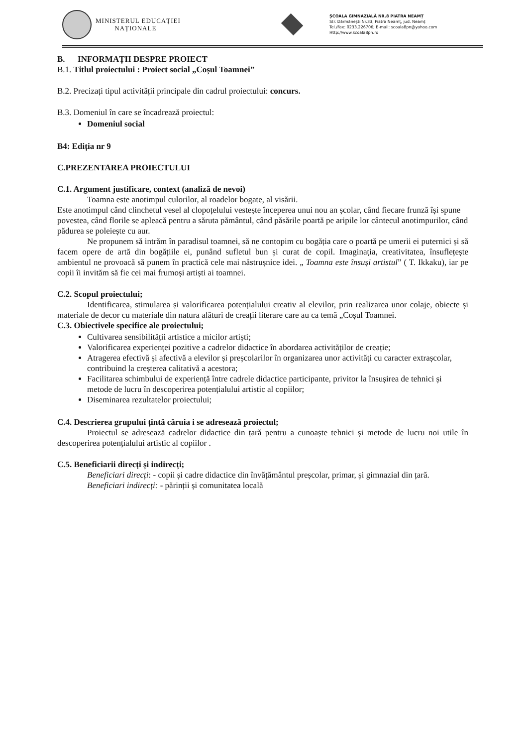MINISTERUL EDUCAȚIEI
NAȚIONALE
ȘCOALA GIMNAZIALĂ NR.8 PIATRA NEAMȚ
Str. Dărmănești Nr.33, Piatra Neamț, jud. Neamț
Tel./Fax: 0233.226706; E-mail: scoala8pn@yahoo.com
Http://www.scoala8pn.ro
B. INFORMAȚII DESPRE PROIECT
B.1. Titlul proiectului : Proiect social „Coșul Toamnei”
B.2. Precizați tipul activității principale din cadrul proiectului: concurs.
B.3. Domeniul în care se încadrează proiectul:
Domeniul social
B4: Ediția nr 9
C.PREZENTAREA PROIECTULUI
C.1. Argument justificare, context (analiză de nevoi)
Toamna este anotimpul culorilor, al roadelor bogate, al visării.
Este anotimpul când clinchetul vesel al clopoțelului vestește începerea unui nou an școlar, când fiecare frunză își spune povestea, când florile se apleacă pentru a săruta pământul, când păsările poartă pe aripile lor cântecul anotimpurilor, când pădurea se poleiește cu aur.
Ne propunem să intrăm în paradisul toamnei, să ne contopim cu bogăția care o poartă pe umerii ei puternici și să facem opere de artă din bogățiile ei, punând sufletul bun și curat de copil. Imaginația, creativitatea, însuflețește ambientul ne provoacă să punem în practică cele mai năstrușnice idei. „ Toamna este însuși artistul” ( T. Ikkaku), iar pe copii îi invităm să fie cei mai frumoși artiști ai toamnei.
C.2. Scopul proiectului;
Identificarea, stimularea și valorificarea potențialului creativ al elevilor, prin realizarea unor colaje, obiecte și materiale de decor cu materiale din natura alături de creații literare care au ca temă „Coșul Toamnei.
C.3. Obiectivele specifice ale proiectului;
Cultivarea sensibilității artistice a micilor artiști;
Valorificarea experienței pozitive a cadrelor didactice în abordarea activităților de creație;
Atragerea efectivă și afectivă a elevilor și preșcolarilor în organizarea unor activități cu caracter extrașcolar, contribuind la creșterea calitativă a acestora;
Facilitarea schimbului de experiență între cadrele didactice participante, privitor la însușirea de tehnici și metode de lucru în descoperirea potențialului artistic al copiilor;
Diseminarea rezultatelor proiectului;
C.4. Descrierea grupului țintă căruia i se adresează proiectul;
Proiectul se adresează cadrelor didactice din țară pentru a cunoaște tehnici și metode de lucru noi utile în descoperirea potențialului artistic al copiilor .
C.5. Beneficiarii direcți și indirecți;
Beneficiari direcți: - copii și cadre didactice din învățământul preșcolar, primar, și gimnazial din țară.
Beneficiari indirecți: - părinții și comunitatea locală